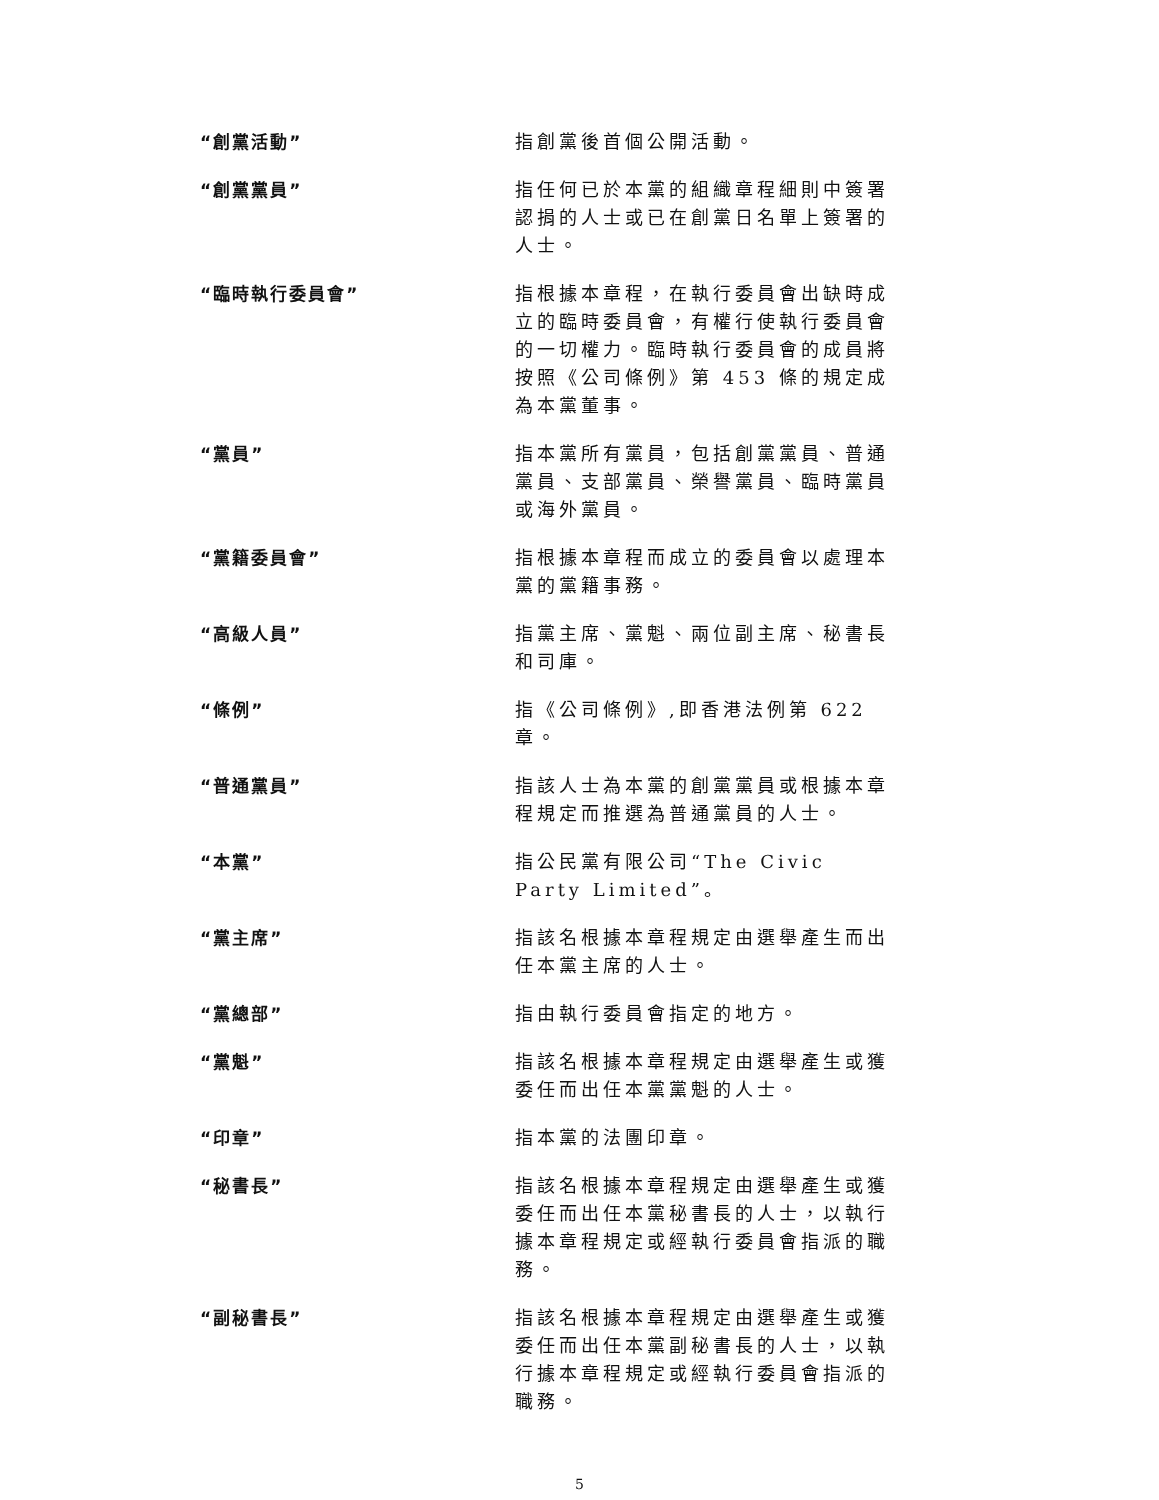“創黨活動” 指創黨後首個公開活動。
“創黨黨員” 指任何已於本黨的組織章程細則中簽署認捐的人士或已在創黨日名單上簽署的人士。
“臨時執行委員會” 指根據本章程，在執行委員會出缺時成立的臨時委員會，有權行使執行委員會的一切權力。臨時執行委員會的成員將按照《公司條例》第 453 條的規定成為本黨董事。
“黨員” 指本黨所有黨員，包括創黨黨員、普通黨員、支部黨員、榮譽黨員、臨時黨員或海外黨員。
“黨籍委員會” 指根據本章程而成立的委員會以處理本黨的黨籍事務。
“高級人員” 指黨主席、黨魁、兩位副主席、秘書長和司庫。
“條例” 指《公司條例》,即香港法例第 622 章。
“普通黨員” 指該人士為本黨的創黨黨員或根據本章程規定而推選為普通黨員的人士。
“本黨” 指公民黨有限公司“The Civic Party Limited”。
“黨主席” 指該名根據本章程規定由選舉產生而出任本黨主席的人士。
“黨總部” 指由執行委員會指定的地方。
“黨魁” 指該名根據本章程規定由選舉產生或獲委任而出任本黨黨魁的人士。
“印章” 指本黨的法團印章。
“秘書長” 指該名根據本章程規定由選舉產生或獲委任而出任本黨秘書長的人士，以執行據本章程規定或經執行委員會指派的職務。
“副秘書長” 指該名根據本章程規定由選舉產生或獲委任而出任本黨副秘書長的人士，以執行據本章程規定或經執行委員會指派的職務。
5